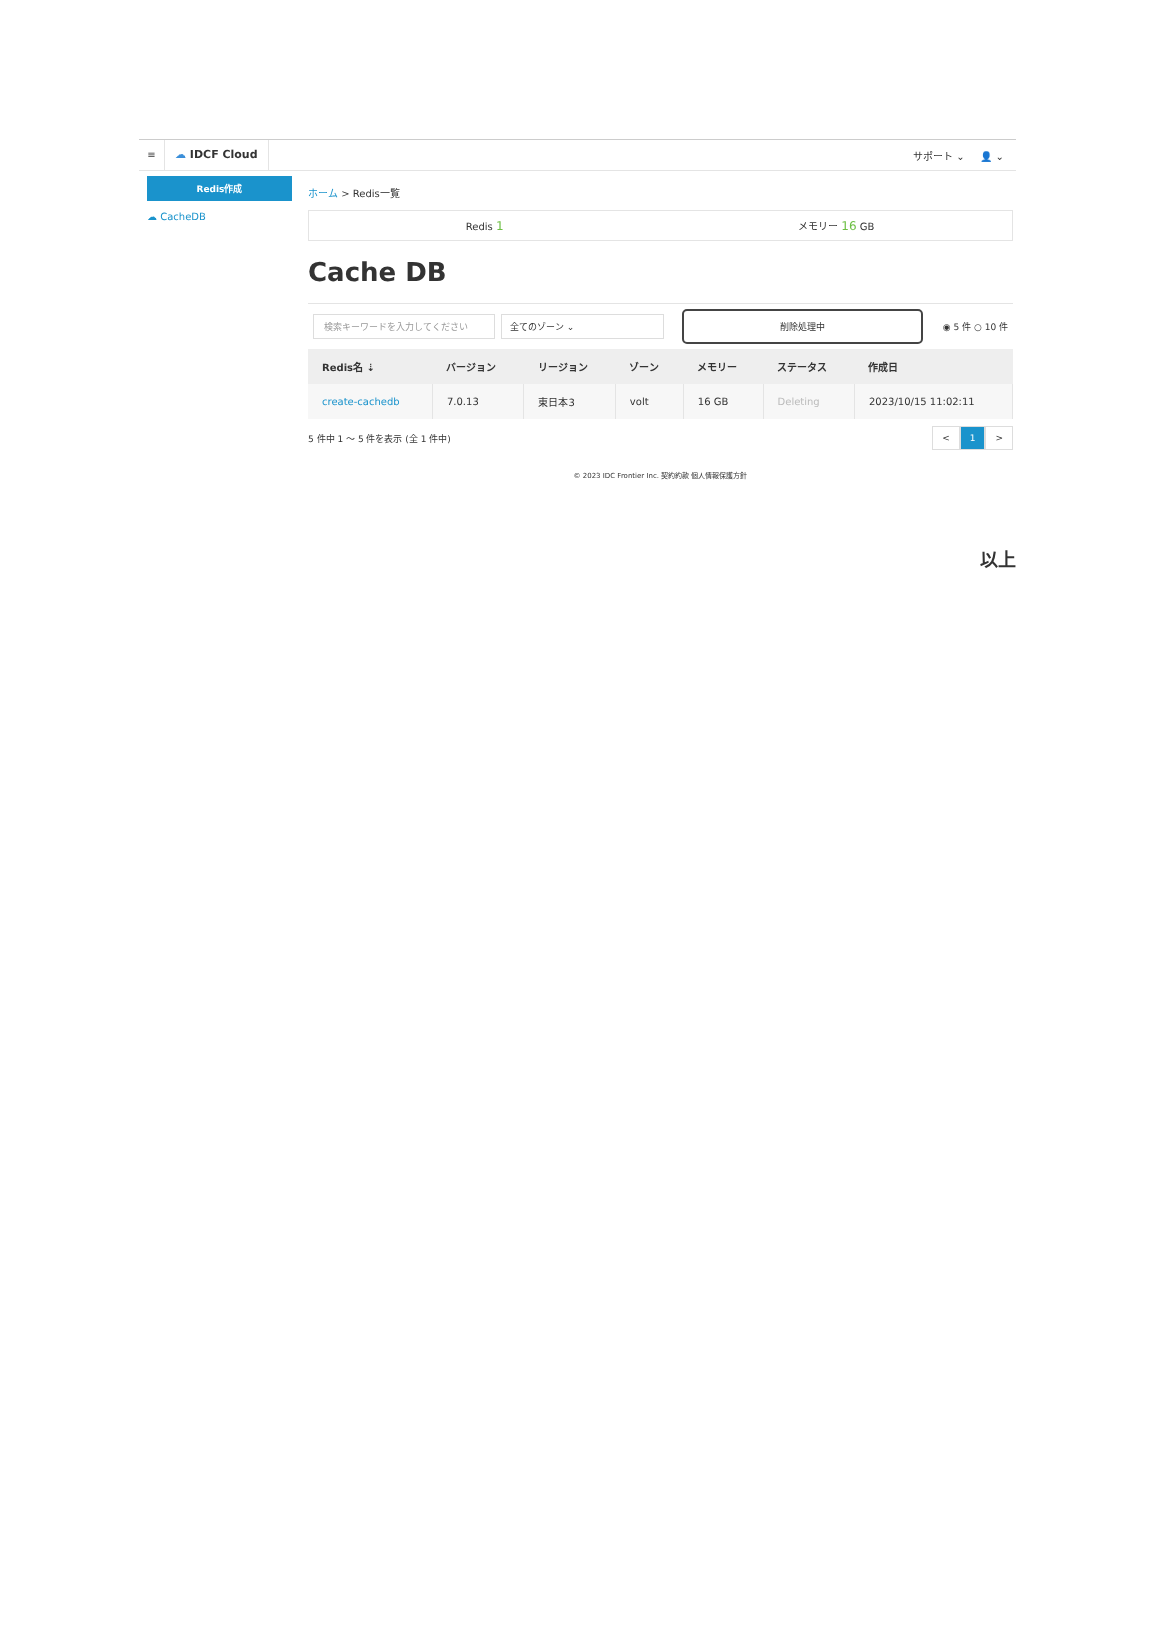≡ ☁ IDCF Cloud
サポート ⌄ 👤 ⌄
Redis作成
☁ CacheDB
ホーム > Redis一覧
Redis 1
メモリー 16 GB
Cache DB
検索キーワードを入力してください 全てのゾーン ⌄ 削除処理中 ◉ 5 件 ○ 10 件
| Redis名 ⇣ | バージョン | リージョン | ゾーン | メモリー | ステータス | 作成日 |
| --- | --- | --- | --- | --- | --- | --- |
| create-cachedb | 7.0.13 | 東日本3 | volt | 16 GB | Deleting | 2023/10/15 11:02:11 |
5 件中 1 ～ 5 件を表示 (全 1 件中) < 1 >
© 2023 IDC Frontier Inc. 契約約款 個人情報保護方針
以上